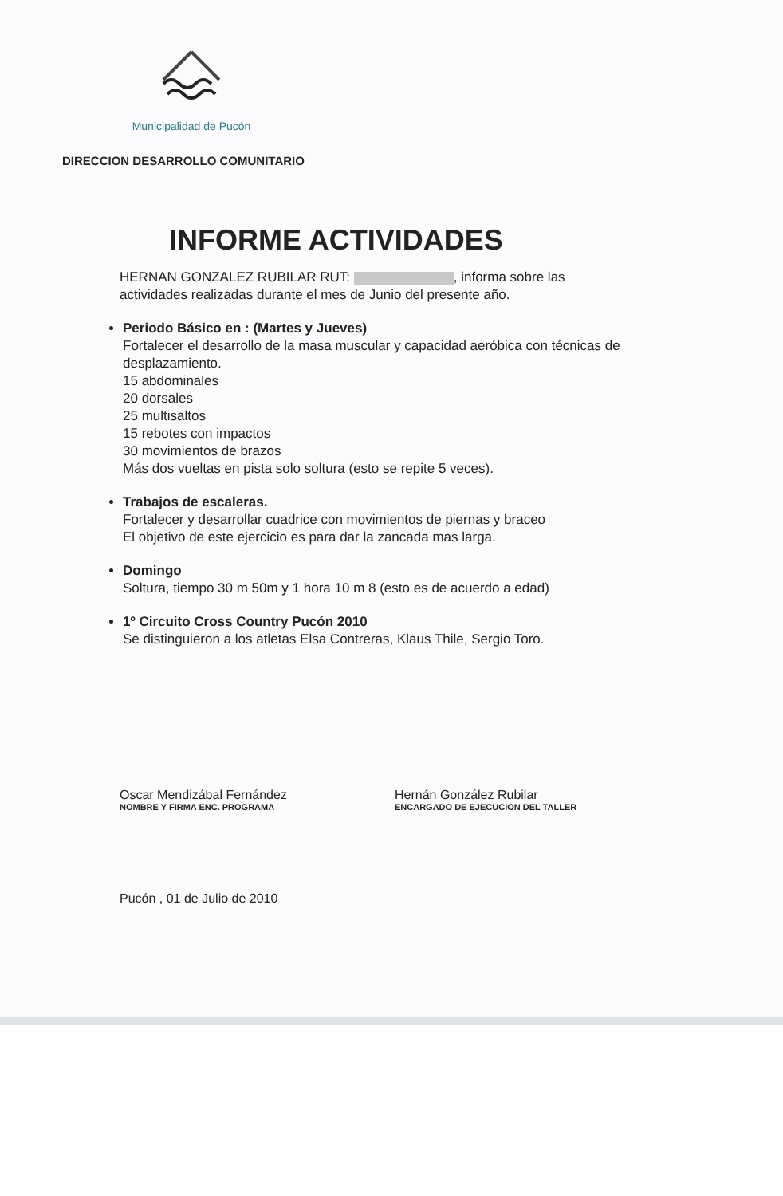Municipalidad de Pucón
DIRECCION DESARROLLO COMUNITARIO
INFORME ACTIVIDADES
HERNAN GONZALEZ RUBILAR RUT: , informa sobre las actividades realizadas durante el mes de Junio del presente año.
Periodo Básico en : (Martes y Jueves)
Fortalecer el desarrollo de la masa muscular y capacidad aeróbica con técnicas de desplazamiento.
15 abdominales
20 dorsales
25 multisaltos
15 rebotes con impactos
30 movimientos de brazos
Más dos vueltas en pista solo soltura (esto se repite 5 veces).
Trabajos de escaleras.
Fortalecer y desarrollar cuadrice con movimientos de piernas y braceo
El objetivo de este ejercicio es para dar la zancada mas larga.
Domingo
Soltura, tiempo 30 m 50m y 1 hora 10 m 8 (esto es de acuerdo a edad)
1º Circuito Cross Country Pucón 2010
Se distinguieron a los atletas Elsa Contreras, Klaus Thile, Sergio Toro.
Oscar Mendizábal Fernández
NOMBRE Y FIRMA ENC. PROGRAMA
Hernán González Rubilar
ENCARGADO DE EJECUCION DEL TALLER
Pucón , 01 de Julio de 2010